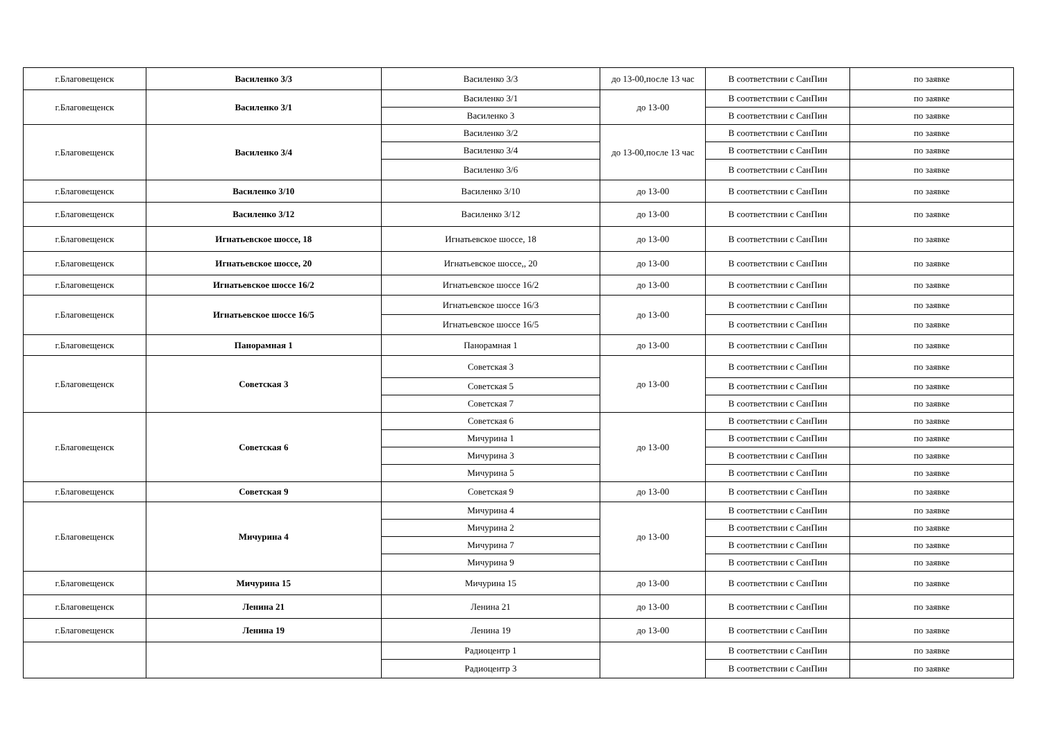| г.Благовещенск | Василенко 3/3 | Василенко 3/3 | до 13-00,после 13 час | В соответствии с СанПин | по заявке |
| г.Благовещенск | Василенко 3/1 | Василенко 3/1 | до 13-00 | В соответствии с СанПин | по заявке |
| | | Василенко 3 | | В соответствии с СанПин | по заявке |
| г.Благовещенск | Василенко 3/4 | Василенко 3/2 | до 13-00,после 13 час | В соответствии с СанПин | по заявке |
| | | Василенко 3/4 | | В соответствии с СанПин | по заявке |
| | | Василенко 3/6 | | В соответствии с СанПин | по заявке |
| г.Благовещенск | Василенко 3/10 | Василенко 3/10 | до 13-00 | В соответствии с СанПин | по заявке |
| г.Благовещенск | Василенко 3/12 | Василенко 3/12 | до 13-00 | В соответствии с СанПин | по заявке |
| г.Благовещенск | Игнатьевское шоссе, 18 | Игнатьевское шоссе, 18 | до 13-00 | В соответствии с СанПин | по заявке |
| г.Благовещенск | Игнатьевское шоссе, 20 | Игнатьевское шоссе,, 20 | до 13-00 | В соответствии с СанПин | по заявке |
| г.Благовещенск | Игнатьевское шоссе 16/2 | Игнатьевское шоссе 16/2 | до 13-00 | В соответствии с СанПин | по заявке |
| г.Благовещенск | Игнатьевское шоссе 16/5 | Игнатьевское шоссе 16/3 | до 13-00 | В соответствии с СанПин | по заявке |
| | | Игнатьевское шоссе 16/5 | | В соответствии с СанПин | по заявке |
| г.Благовещенск | Панорамная 1 | Панорамная 1 | до 13-00 | В соответствии с СанПин | по заявке |
| г.Благовещенск | Советская 3 | Советская 3 | до 13-00 | В соответствии с СанПин | по заявке |
| | | Советская 5 | | В соответствии с СанПин | по заявке |
| | | Советская 7 | | В соответствии с СанПин | по заявке |
| г.Благовещенск | Советская 6 | Советская 6 | до 13-00 | В соответствии с СанПин | по заявке |
| | | Мичурина 1 | | В соответствии с СанПин | по заявке |
| | | Мичурина 3 | | В соответствии с СанПин | по заявке |
| | | Мичурина 5 | | В соответствии с СанПин | по заявке |
| г.Благовещенск | Советская 9 | Советская 9 | до 13-00 | В соответствии с СанПин | по заявке |
| г.Благовещенск | Мичурина 4 | Мичурина 4 | до 13-00 | В соответствии с СанПин | по заявке |
| | | Мичурина 2 | | В соответствии с СанПин | по заявке |
| | | Мичурина 7 | | В соответствии с СанПин | по заявке |
| | | Мичурина 9 | | В соответствии с СанПин | по заявке |
| г.Благовещенск | Мичурина 15 | Мичурина 15 | до 13-00 | В соответствии с СанПин | по заявке |
| г.Благовещенск | Ленина 21 | Ленина 21 | до 13-00 | В соответствии с СанПин | по заявке |
| г.Благовещенск | Ленина 19 | Ленина 19 | до 13-00 | В соответствии с СанПин | по заявке |
| | | Радиоцентр 1 | | В соответствии с СанПин | по заявке |
| | | Радиоцентр 3 | | В соответствии с СанПин | по заявке |